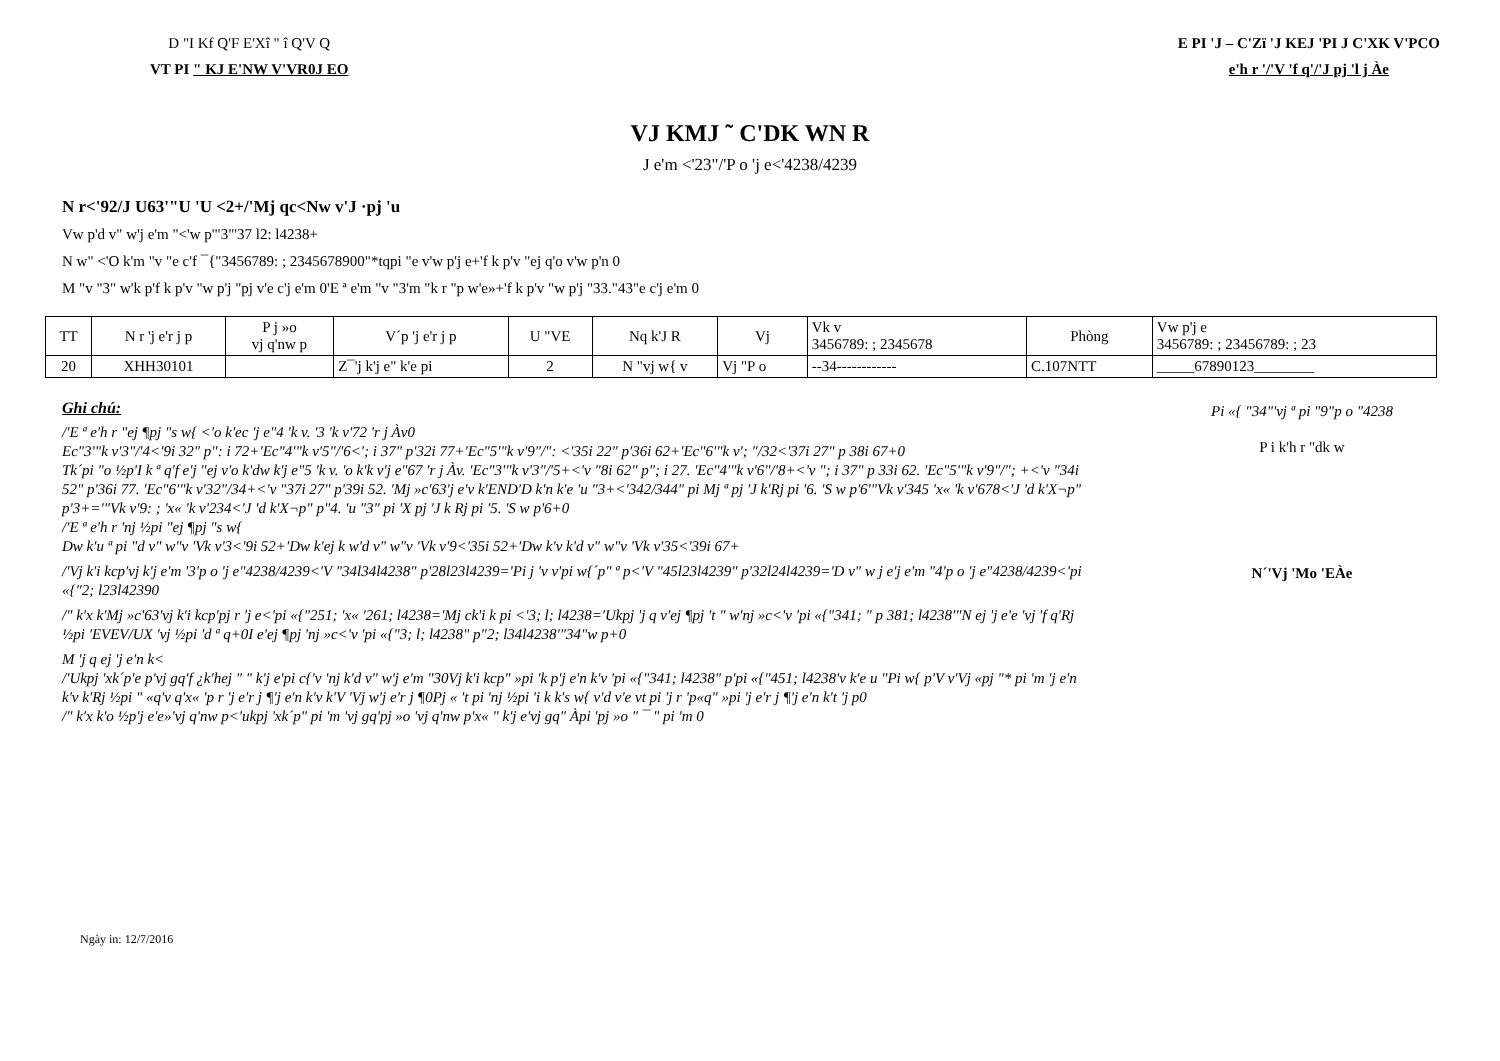D "I Kf Q'F E'Xî " î Q'V Q
VT PI " KJ E'NW V'VR0J EO
E PI 'J – C'Zï 'J KEJ 'PI J C'XK V'PCO
e'h r '/'V 'f q'/'J pj 'l j Àe
VJ KMJ ˜ C'DK WN R
J e'm <'23"/'P o 'j e<'4238/4239
N r<'92/J U63'"U 'U <2+/'Mj qc<Nw v'J ·pj 'u
Vw p'd v" w'j e'm "<'w p'"3"'37 l2: l4238+
N w" <'O k'm "v "e c'f ¯{"3456789: ; 2345678900"*tqpi "e v'w p'j e+'f k p'v "ej q'o v'w p'n 0
M "v "3" w'k p'f k p'v "w p'j "pj v'e c'j e'm 0'E ª e'm "v "3'm "k r "p w'e»+'f k p'v "w p'j "33."43"e c'j e'm 0
| TT | N r 'j e'r j p | P j »o vj q'nw p | V´p 'j e'r j p | U "VE | Nq k'J R | Vj | Vk v 3456789: ; 2345678 | Phòng | Vw p'j e 3456789: ; 23456789: ; 23 |
| --- | --- | --- | --- | --- | --- | --- | --- | --- | --- |
| 20 | XHH30101 | | Z¯'j k'j e" k'e pi | 2 | N "vj w{ v | Vj "P o | --34------------ | C.107NTT | _____67890123________ |
Ghi chú:
/'E ª e'h r "ej ¶pj "s w{ <'o k'ec 'j e"4 'k v. '3 'k v'72 'r j Àv0
Ec"3'"k v'3"/'4<'9i 32" p": i 72+'Ec"4'"k v'5"/'6<'; i 37" p'32i 77+'Ec"5'"k v'9"/": <'35i 22" p'36i 62+'Ec"6'"k v'; "/32<'37i 27" p 38i 67+0
Tk´pi "o ½p'I k ª q'f e'j "ej v'o k'dw k'j e"5 'k v. 'o k'k v'j e"67 'r j Àv. 'Ec"3'"k v'3"/'5+<'v "8i 62" p"; i 27. 'Ec"4'"k v'6"/'8+<'v "; i 37" p 33i 62. 'Ec"5'"k v'9"/"; +<'v "34i 52" p'36i 77. 'Ec"6'"k v'32"/34+<'v "37i 27" p'39i 52. 'Mj »c'63'j e'v k'END'D k'n k'e 'u "3+<'342/344" pi Mj ª pj 'J k'Rj pi '6. 'S w p'6'"Vk v'345 'x« 'k v'678<'J 'd k'X¬p" p'3+='"Vk v'9: ; 'x« 'k v'234<'J 'd k'X¬p" p"4. 'u "3" pi 'X pj 'J k Rj pi '5. 'S w p'6+0
/'E ª e'h r 'nj ½pi "ej ¶pj "s w{
Dw k'u ª pi "d v" w"v 'Vk v'3<'9i 52+'Dw k'ej k w'd v" w"v 'Vk v'9<'35i 52+'Dw k'v k'd v" w"v 'Vk v'35<'39i 67+
/'Vj k'i kcp'vj k'j e'm '3'p o 'j e"4238/4239<'V "34l34l4238" p'28l23l4239='Pi j 'v v'pi w{´p" ª p<'V "45l23l4239" p'32l24l4239='D v" w j e'j e'm "4'p o 'j e"4238/4239<'pi «{"2; l23l42390
/" k'x k'Mj »c'63'vj k'i kcp'pj r 'j e<'pi «{"251; 'x« '261; l4238='Mj ck'i k pi <'3; l; l4238='Ukpj 'j q v'ej ¶pj 't " w'nj »c<'v 'pi «{"341; " p 381; l4238'"N ej 'j e'e 'vj 'f q'Rj ½pi 'EVEV/UX 'vj ½pi 'd ª q+0I e'ej ¶pj 'nj »c<'v 'pi «{"3; l; l4238" p"2; l34l4238'"34"w p+0
M 'j q ej 'j e'n k<
/'Ukpj 'xk´p'e p'vj gq'f ¿k'hej " " k'j e'pi c{'v 'nj k'd v" w'j e'm "30Vj k'i kcp" »pi 'k p'j e'n k'v 'pi «{"341; l4238" p'pi «{"451; l4238'v k'e u "Pi w{ p'V v'Vj «pj "* pi 'm 'j e'n k'v k'Rj ½pi " «q'v q'x« 'p r 'j e'r j ¶'j e'n k'v k'V 'Vj w'j e'r j ¶0Pj « 't pi 'nj ½pi 'i k k's w{ v'd v'e vt pi 'j r 'p«q" »pi 'j e'r j ¶'j e'n k't 'j p0
/" k'x k'o ½p'j e'e»'vj q'nw p<'ukpj 'xk´p" pi 'm 'vj gq'pj »o 'vj q'nw p'x« " k'j e'vj gq" Àpi 'pj »o " ¯ " pi 'm 0
Pi «{ "34"'vj ª pi "9"p o "4238
P i k'h r "dk w
N´'Vj 'Mo 'EÀe
Ngày in: 12/7/2016